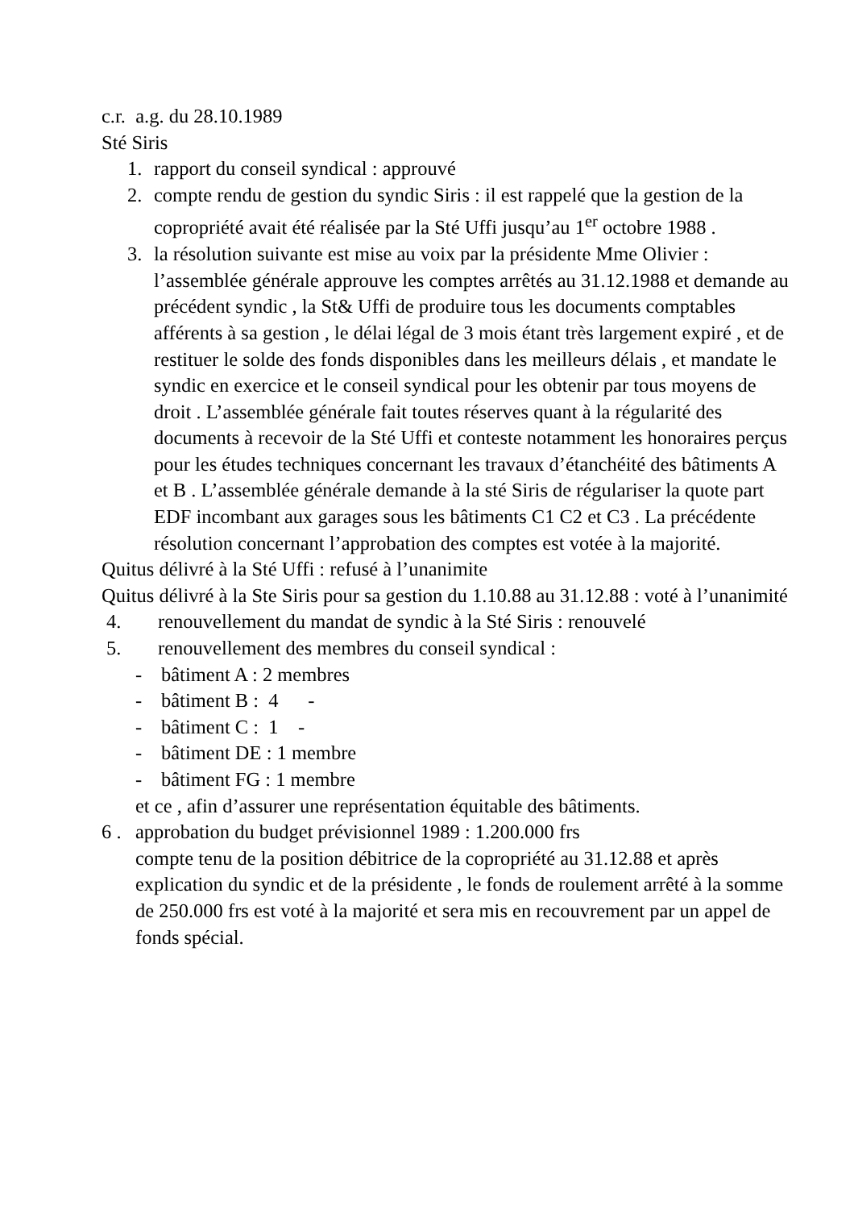c.r. a.g. du 28.10.1989
Sté Siris
1. rapport du conseil syndical : approuvé
2. compte rendu de gestion du syndic Siris : il est rappelé que la gestion de la copropriété avait été réalisée par la Sté Uffi jusqu’au 1<sup>er</sup> octobre 1988 .
3. la résolution suivante est mise au voix par la présidente Mme Olivier : l’assemblée générale approuve les comptes arrêtés au 31.12.1988 et demande au précédent syndic , la St& Uffi de produire tous les documents comptables afférents à sa gestion , le délai légal de 3 mois étant très largement expiré , et de restituer le solde des fonds disponibles dans les meilleurs délais , et mandate le syndic en exercice et le conseil syndical pour les obtenir par tous moyens de droit . L’assemblée générale fait toutes réserves quant à la régularité des documents à recevoir de la Sté Uffi et conteste notamment les honoraires perçus pour les études techniques concernant les travaux d’étanchéité des bâtiments A et B . L’assemblée générale demande à la sté Siris de régulariser la quote part EDF incombant aux garages sous les bâtiments C1 C2 et C3 . La précédente résolution concernant l’approbation des comptes est votée à la majorité.
Quitus délivré à la Sté Uffi : refusé à l’unanimite
Quitus délivré à la Ste Siris pour sa gestion du 1.10.88 au 31.12.88 : voté à l’unanimité
4. renouvellement du mandat de syndic à la Sté Siris : renouvelé
5. renouvellement des membres du conseil syndical :
- bâtiment A : 2 membres
- bâtiment B : 4 -
- bâtiment C : 1 -
- bâtiment DE : 1 membre
- bâtiment FG : 1 membre
et ce , afin d’assurer une représentation équitable des bâtiments.
6 . approbation du budget prévisionnel 1989 : 1.200.000 frs
compte tenu de la position débitrice de la copropriété au 31.12.88 et après explication du syndic et de la présidente , le fonds de roulement arrêté à la somme de 250.000 frs est voté à la majorité et sera mis en recouvrement par un appel de fonds spécial.